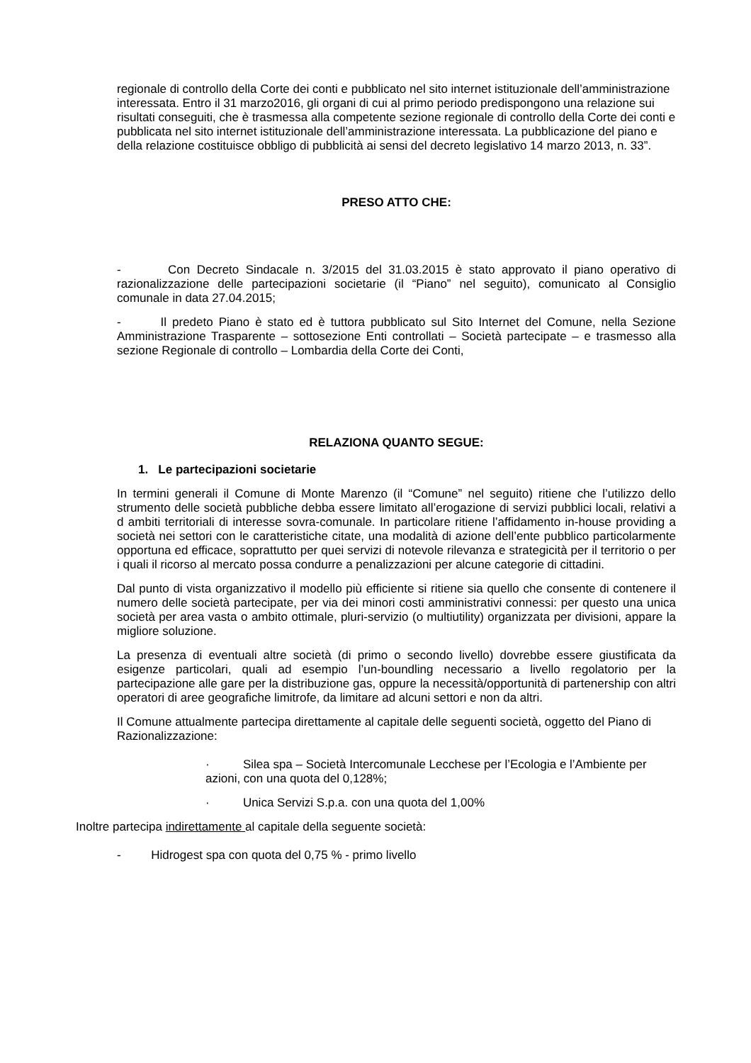regionale di controllo della Corte dei conti e pubblicato nel sito internet istituzionale dell’amministrazione interessata. Entro il 31 marzo2016, gli organi di cui al primo periodo predispongono una relazione sui risultati conseguiti, che è trasmessa alla competente sezione regionale di controllo della Corte dei conti e pubblicata nel sito internet istituzionale dell’amministrazione interessata. La pubblicazione del piano e della relazione costituisce obbligo di pubblicità ai sensi del decreto legislativo 14 marzo 2013, n. 33”.
PRESO ATTO CHE:
- Con Decreto Sindacale n. 3/2015 del 31.03.2015 è stato approvato il piano operativo di razionalizzazione delle partecipazioni societarie (il “Piano” nel seguito), comunicato al Consiglio comunale in data 27.04.2015;
- Il predeto Piano è stato ed è tuttora pubblicato sul Sito Internet del Comune, nella Sezione Amministrazione Trasparente – sottosezione Enti controllati – Società partecipate – e trasmesso alla sezione Regionale di controllo – Lombardia della Corte dei Conti,
RELAZIONA QUANTO SEGUE:
1. Le partecipazioni societarie
In termini generali il Comune di Monte Marenzo (il “Comune” nel seguito) ritiene che l’utilizzo dello strumento delle società pubbliche debba essere limitato all’erogazione di servizi pubblici locali, relativi a d ambiti territoriali di interesse sovra-comunale. In particolare ritiene l’affidamento in-house providing a società nei settori con le caratteristiche citate, una modalità di azione dell’ente pubblico particolarmente opportuna ed efficace, soprattutto per quei servizi di notevole rilevanza e strategicità per il territorio o per i quali il ricorso al mercato possa condurre a penalizzazioni per alcune categorie di cittadini.
Dal punto di vista organizzativo il modello più efficiente si ritiene sia quello che consente di contenere il numero delle società partecipate, per via dei minori costi amministrativi connessi: per questo una unica società per area vasta o ambito ottimale, pluri-servizio (o multiutility) organizzata per divisioni, appare la migliore soluzione.
La presenza di eventuali altre società (di primo o secondo livello) dovrebbe essere giustificata da esigenze particolari, quali ad esempio l’un-boundling necessario a livello regolatorio per la partecipazione alle gare per la distribuzione gas, oppure la necessità/opportunità di partenership con altri operatori di aree geografiche limitrofe, da limitare ad alcuni settori e non da altri.
Il Comune attualmente partecipa direttamente al capitale delle seguenti società, oggetto del Piano di Razionalizzazione:
· Silea spa – Società Intercomunale Lecchese per l’Ecologia e l’Ambiente per azioni, con una quota del 0,128%;
· Unica Servizi S.p.a. con una quota del 1,00%
Inoltre partecipa indirettamente al capitale della seguente società:
- Hidrogest spa con quota del 0,75 % - primo livello